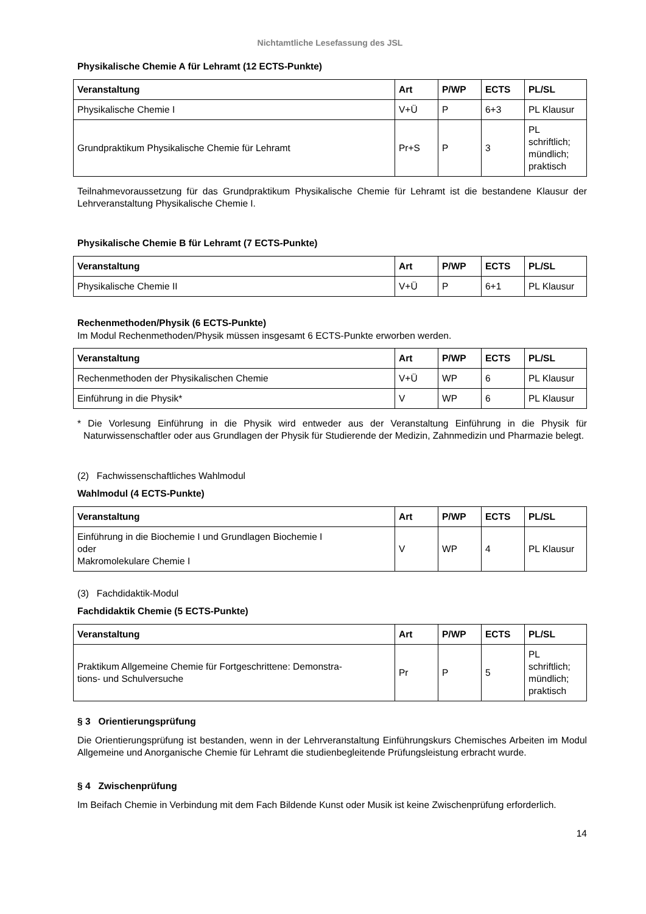Nichtamtliche Lesefassung des JSL
Physikalische Chemie A für Lehramt (12 ECTS-Punkte)
| Veranstaltung | Art | P/WP | ECTS | PL/SL |
| --- | --- | --- | --- | --- |
| Physikalische Chemie I | V+Ü | P | 6+3 | PL Klausur |
| Grundpraktikum Physikalische Chemie für Lehramt | Pr+S | P | 3 | PL schriftlich; mündlich; praktisch |
Teilnahmevoraussetzung für das Grundpraktikum Physikalische Chemie für Lehramt ist die bestandene Klausur der Lehrveranstaltung Physikalische Chemie I.
Physikalische Chemie B für Lehramt (7 ECTS-Punkte)
| Veranstaltung | Art | P/WP | ECTS | PL/SL |
| --- | --- | --- | --- | --- |
| Physikalische Chemie II | V+Ü | P | 6+1 | PL Klausur |
Rechenmethoden/Physik (6 ECTS-Punkte)
Im Modul Rechenmethoden/Physik müssen insgesamt 6 ECTS-Punkte erworben werden.
| Veranstaltung | Art | P/WP | ECTS | PL/SL |
| --- | --- | --- | --- | --- |
| Rechenmethoden der Physikalischen Chemie | V+Ü | WP | 6 | PL Klausur |
| Einführung in die Physik* | V | WP | 6 | PL Klausur |
* Die Vorlesung Einführung in die Physik wird entweder aus der Veranstaltung Einführung in die Physik für Naturwissenschaftler oder aus Grundlagen der Physik für Studierende der Medizin, Zahnmedizin und Pharmazie belegt.
(2) Fachwissenschaftliches Wahlmodul
Wahlmodul (4 ECTS-Punkte)
| Veranstaltung | Art | P/WP | ECTS | PL/SL |
| --- | --- | --- | --- | --- |
| Einführung in die Biochemie I und Grundlagen Biochemie I oder Makromolekulare Chemie I | V | WP | 4 | PL Klausur |
(3) Fachdidaktik-Modul
Fachdidaktik Chemie (5 ECTS-Punkte)
| Veranstaltung | Art | P/WP | ECTS | PL/SL |
| --- | --- | --- | --- | --- |
| Praktikum Allgemeine Chemie für Fortgeschrittene: Demonstra- tions- und Schulversuche | Pr | P | 5 | PL schriftlich; mündlich; praktisch |
§ 3 Orientierungsprüfung
Die Orientierungsprüfung ist bestanden, wenn in der Lehrveranstaltung Einführungskurs Chemisches Arbeiten im Modul Allgemeine und Anorganische Chemie für Lehramt die studienbegleitende Prüfungsleistung erbracht wurde.
§ 4 Zwischenprüfung
Im Beifach Chemie in Verbindung mit dem Fach Bildende Kunst oder Musik ist keine Zwischenprüfung erforderlich.
14